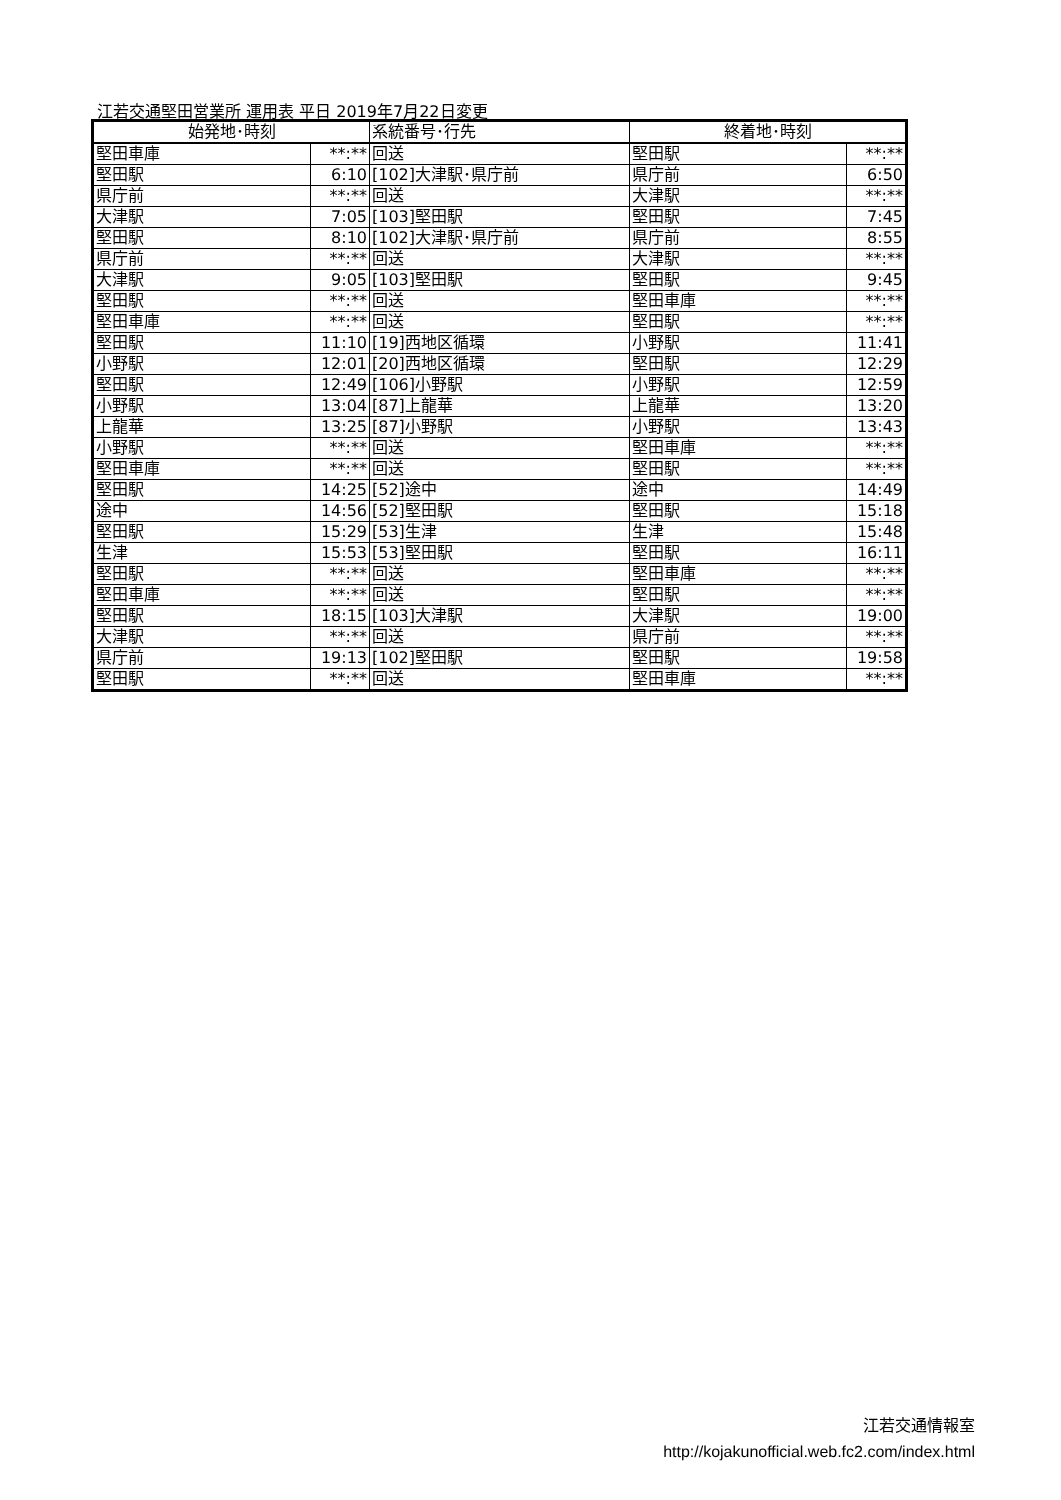江若交通堅田営業所 運用表 平日 2019年7月22日変更
| 始発地･時刻 | | 系統番号･行先 | 終着地･時刻 | |
| --- | --- | --- | --- | --- |
| 堅田車庫 | **:** | 回送 | 堅田駅 | **:** |
| 堅田駅 | 6:10 | [102]大津駅･県庁前 | 県庁前 | 6:50 |
| 県庁前 | **:** | 回送 | 大津駅 | **:** |
| 大津駅 | 7:05 | [103]堅田駅 | 堅田駅 | 7:45 |
| 堅田駅 | 8:10 | [102]大津駅･県庁前 | 県庁前 | 8:55 |
| 県庁前 | **:** | 回送 | 大津駅 | **:** |
| 大津駅 | 9:05 | [103]堅田駅 | 堅田駅 | 9:45 |
| 堅田駅 | **:** | 回送 | 堅田車庫 | **:** |
| 堅田車庫 | **:** | 回送 | 堅田駅 | **:** |
| 堅田駅 | 11:10 | [19]西地区循環 | 小野駅 | 11:41 |
| 小野駅 | 12:01 | [20]西地区循環 | 堅田駅 | 12:29 |
| 堅田駅 | 12:49 | [106]小野駅 | 小野駅 | 12:59 |
| 小野駅 | 13:04 | [87]上龍華 | 上龍華 | 13:20 |
| 上龍華 | 13:25 | [87]小野駅 | 小野駅 | 13:43 |
| 小野駅 | **:** | 回送 | 堅田車庫 | **:** |
| 堅田車庫 | **:** | 回送 | 堅田駅 | **:** |
| 堅田駅 | 14:25 | [52]途中 | 途中 | 14:49 |
| 途中 | 14:56 | [52]堅田駅 | 堅田駅 | 15:18 |
| 堅田駅 | 15:29 | [53]生津 | 生津 | 15:48 |
| 生津 | 15:53 | [53]堅田駅 | 堅田駅 | 16:11 |
| 堅田駅 | **:** | 回送 | 堅田車庫 | **:** |
| 堅田車庫 | **:** | 回送 | 堅田駅 | **:** |
| 堅田駅 | 18:15 | [103]大津駅 | 大津駅 | 19:00 |
| 大津駅 | **:** | 回送 | 県庁前 | **:** |
| 県庁前 | 19:13 | [102]堅田駅 | 堅田駅 | 19:58 |
| 堅田駅 | **:** | 回送 | 堅田車庫 | **:** |
江若交通情報室
http://kojakunofficial.web.fc2.com/index.html